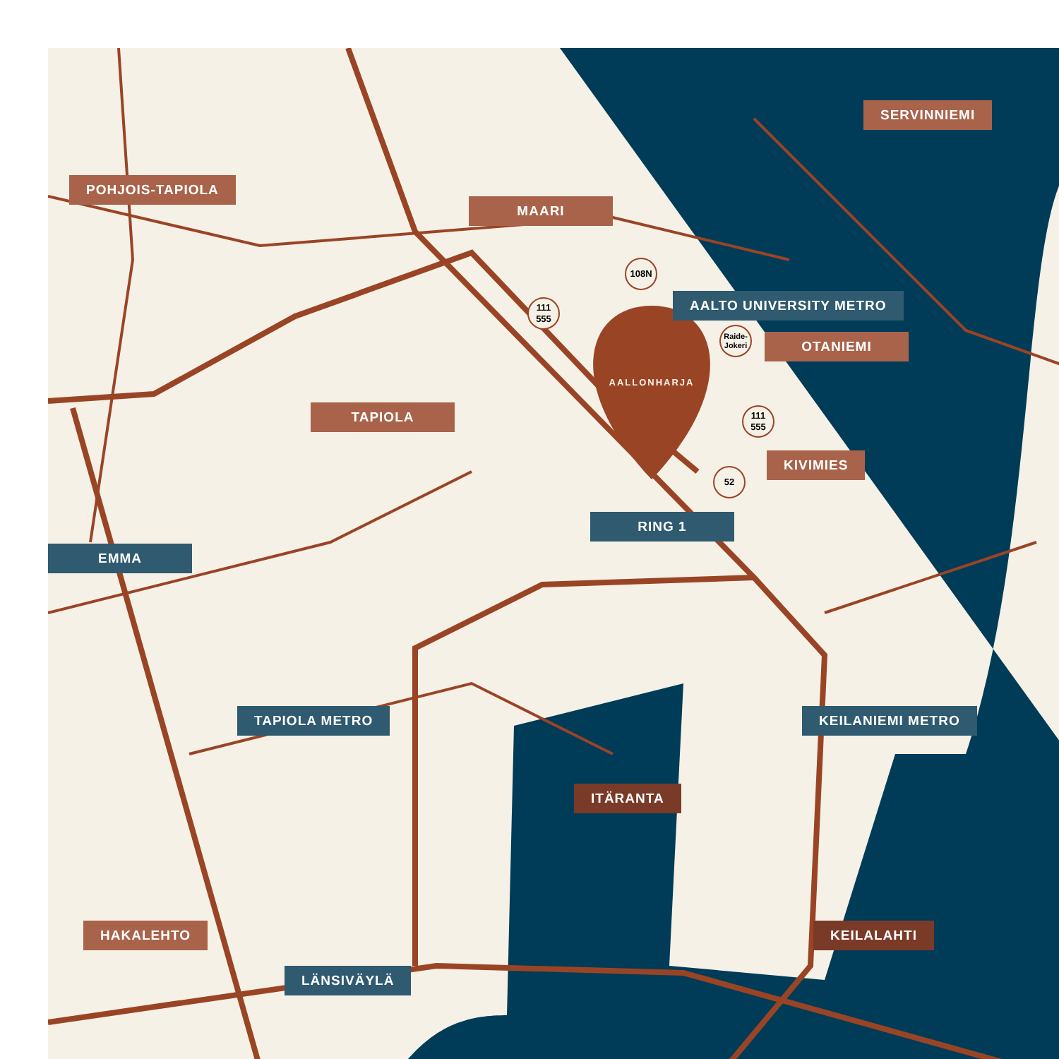POHJOIS-TAPIOLA
MAARI
SERVINNIEMI
AALTO UNIVERSITY METRO
OTANIEMI
TAPIOLA
KIVIMIES
RING 1
EMMA
TAPIOLA METRO KEILANIEMI METRO
ITÄRANTA
HAKALEHTO KEILALAHTI
LÄNSIVÄYLÄ
108N
111
555
Raide-
Jokeri
111
555
52
AALLONHARJA